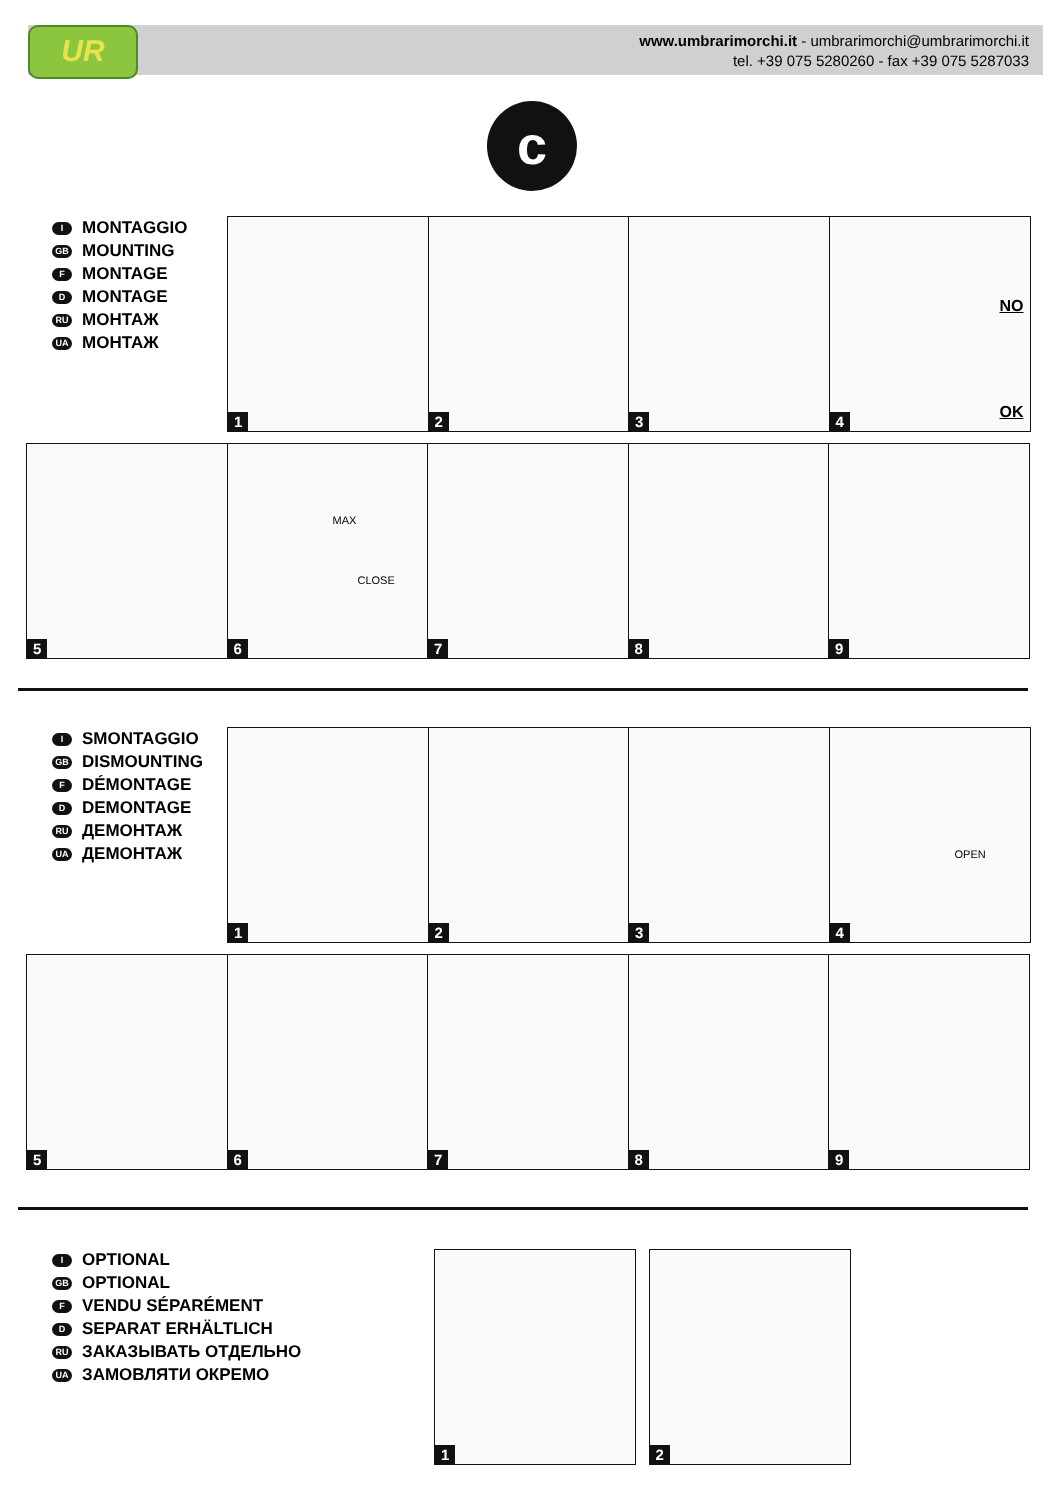UR
www.umbrarimorchi.it - umbrarimorchi@umbrarimorchi.it
tel. +39 075 5280260 - fax +39 075 5287033
c
I MONTAGGIO
GB MOUNTING
F MONTAGE
D MONTAGE
RU МОНТАЖ
UA МОНТАЖ
1
2
3
4
NO
OK
5
6
MAX
CLOSE
7
8
9
I SMONTAGGIO
GB DISMOUNTING
F DÉMONTAGE
D DEMONTAGE
RU ДЕМОНТАЖ
UA ДЕМОНТАЖ
1
2
3
4
OPEN
5
6
7
8
9
I OPTIONAL
GB OPTIONAL
F VENDU SÉPARÉMENT
D SEPARAT ERHÄLTLICH
RU ЗАКАЗЫВАТЬ ОТДЕЛЬНО
UA ЗАМОВЛЯТИ ОКРЕМО
1
2